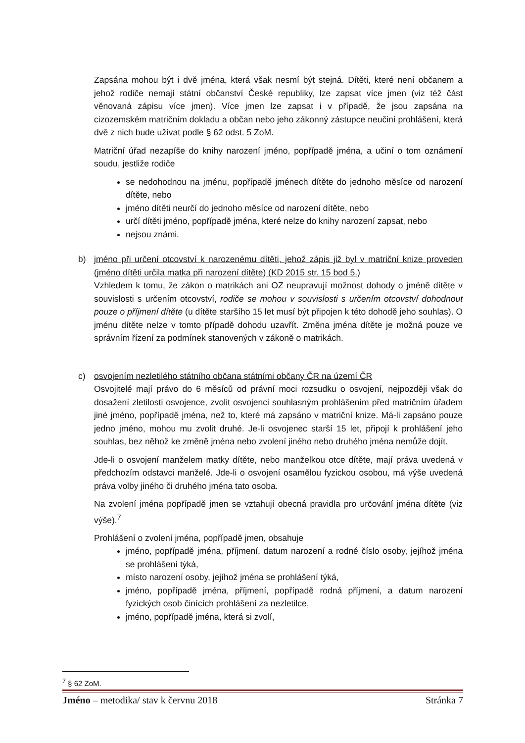Zapsána mohou být i dvě jména, která však nesmí být stejná. Dítěti, které není občanem a jehož rodiče nemají státní občanství České republiky, lze zapsat více jmen (viz též část věnovaná zápisu více jmen). Více jmen lze zapsat i v případě, že jsou zapsána na cizozemském matričním dokladu a občan nebo jeho zákonný zástupce neučiní prohlášení, která dvě z nich bude užívat podle § 62 odst. 5 ZoM.
Matriční úřad nezapíše do knihy narození jméno, popřípadě jména, a učiní o tom oznámení soudu, jestliže rodiče
se nedohodnou na jménu, popřípadě jménech dítěte do jednoho měsíce od narození dítěte, nebo
jméno dítěti neurčí do jednoho měsíce od narození dítěte, nebo
určí dítěti jméno, popřípadě jména, které nelze do knihy narození zapsat, nebo
nejsou známi.
b) jméno při určení otcovství k narozenému dítěti, jehož zápis již byl v matriční knize proveden (jméno dítěti určila matka při narození dítěte) (KD 2015 str. 15 bod 5.)
Vzhledem k tomu, že zákon o matrikách ani OZ neupravují možnost dohody o jméně dítěte v souvislosti s určením otcovství, rodiče se mohou v souvislosti s určením otcovství dohodnout pouze o příjmení dítěte (u dítěte staršího 15 let musí být připojen k této dohodě jeho souhlas). O jménu dítěte nelze v tomto případě dohodu uzavřít. Změna jména dítěte je možná pouze ve správním řízení za podmínek stanovených v zákoně o matrikách.
c) osvojením nezletilého státního občana státními občany ČR na území ČR
Osvojitelé mají právo do 6 měsíců od právní moci rozsudku o osvojení, nejpozději však do dosažení zletilosti osvojence, zvolit osvojenci souhlasným prohlášením před matričním úřadem jiné jméno, popřípadě jména, než to, které má zapsáno v matriční knize. Má-li zapsáno pouze jedno jméno, mohou mu zvolit druhé. Je-li osvojenec starší 15 let, připojí k prohlášení jeho souhlas, bez něhož ke změně jména nebo zvolení jiného nebo druhého jména nemůže dojít.
Jde-li o osvojení manželem matky dítěte, nebo manželkou otce dítěte, mají práva uvedená v předchozím odstavci manželé. Jde-li o osvojení osamělou fyzickou osobou, má výše uvedená práva volby jiného či druhého jména tato osoba.
Na zvolení jména popřípadě jmen se vztahují obecná pravidla pro určování jména dítěte (viz výše).<sup>7</sup>
Prohlášení o zvolení jména, popřípadě jmen, obsahuje
jméno, popřípadě jména, příjmení, datum narození a rodné číslo osoby, jejíhož jména se prohlášení týká,
místo narození osoby, jejíhož jména se prohlášení týká,
jméno, popřípadě jména, příjmení, popřípadě rodná příjmení, a datum narození fyzických osob činících prohlášení za nezletilce,
jméno, popřípadě jména, která si zvolí,
<sup>7</sup> § 62 ZoM.
Jméno – metodika/ stav k červnu 2018 Stránka 7